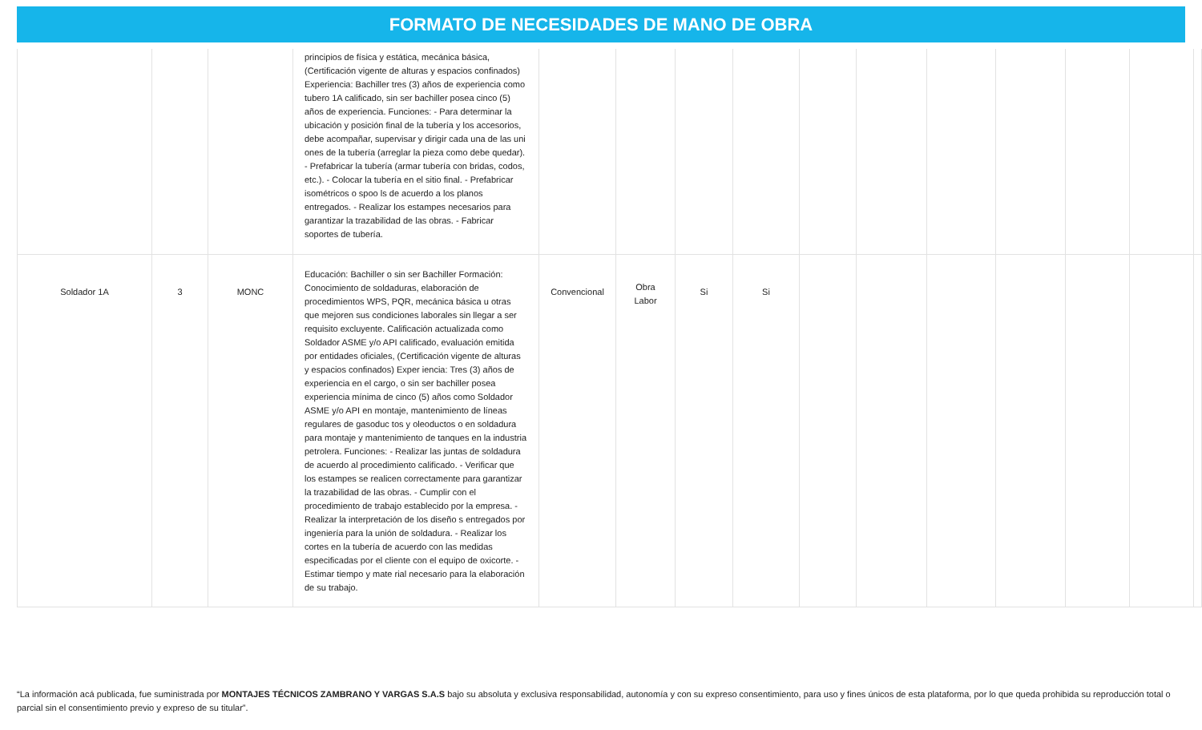FORMATO DE NECESIDADES DE MANO DE OBRA
| | | | principios de física y estática, mecánica básica, (Certificación vigente de alturas y espacios confinados) Experiencia: Bachiller tres (3) años de experiencia como tubero 1A calificado, sin ser bachiller posea cinco (5) años de experiencia. Funciones: - Para determinar la ubicación y posición final de la tubería y los accesorios, debe acompañar, supervisar y dirigir cada una de las uni ones de la tubería (arreglar la pieza como debe quedar). - Prefabricar la tubería (armar tubería con bridas, codos, etc.). - Colocar la tubería en el sitio final. - Prefabricar isométricos o spoo ls de acuerdo a los planos entregados. - Realizar los estampes necesarios para garantizar la trazabilidad de las obras. - Fabricar soportes de tubería. | | | | | | | | | | | |
| Soldador 1A | 3 | MONC | Educación: Bachiller o sin ser Bachiller Formación: Conocimiento de soldaduras, elaboración de procedimientos WPS, PQR, mecánica básica u otras que mejoren sus condiciones laborales sin llegar a ser requisito excluyente. Calificación actualizada como Soldador ASME y/o API calificado, evaluación emitida por entidades oficiales, (Certificación vigente de alturas y espacios confinados) Exper iencia: Tres (3) años de experiencia en el cargo, o sin ser bachiller posea experiencia mínima de cinco (5) años como Soldador ASME y/o API en montaje, mantenimiento de líneas regulares de gasoduc tos y oleoductos o en soldadura para montaje y mantenimiento de tanques en la industria petrolera. Funciones: - Realizar las juntas de soldadura de acuerdo al procedimiento calificado. - Verificar que los estampes se realicen correctamente para garantizar la trazabilidad de las obras. - Cumplir con el procedimiento de trabajo establecido por la empresa. - Realizar la interpretación de los diseño s entregados por ingeniería para la unión de soldadura. - Realizar los cortes en la tubería de acuerdo con las medidas especificadas por el cliente con el equipo de oxicorte. -Estimar tiempo y mate rial necesario para la elaboración de su trabajo. | Convencional | Obra Labor | Si | Si | | | | | | | |
“La información acá publicada, fue suministrada por MONTAJES TÉCNICOS ZAMBRANO Y VARGAS S.A.S bajo su absoluta y exclusiva responsabilidad, autonomía y con su expreso consentimiento, para uso y fines únicos de esta plataforma, por lo que queda prohibida su reproducción total o parcial sin el consentimiento previo y expreso de su titular”.